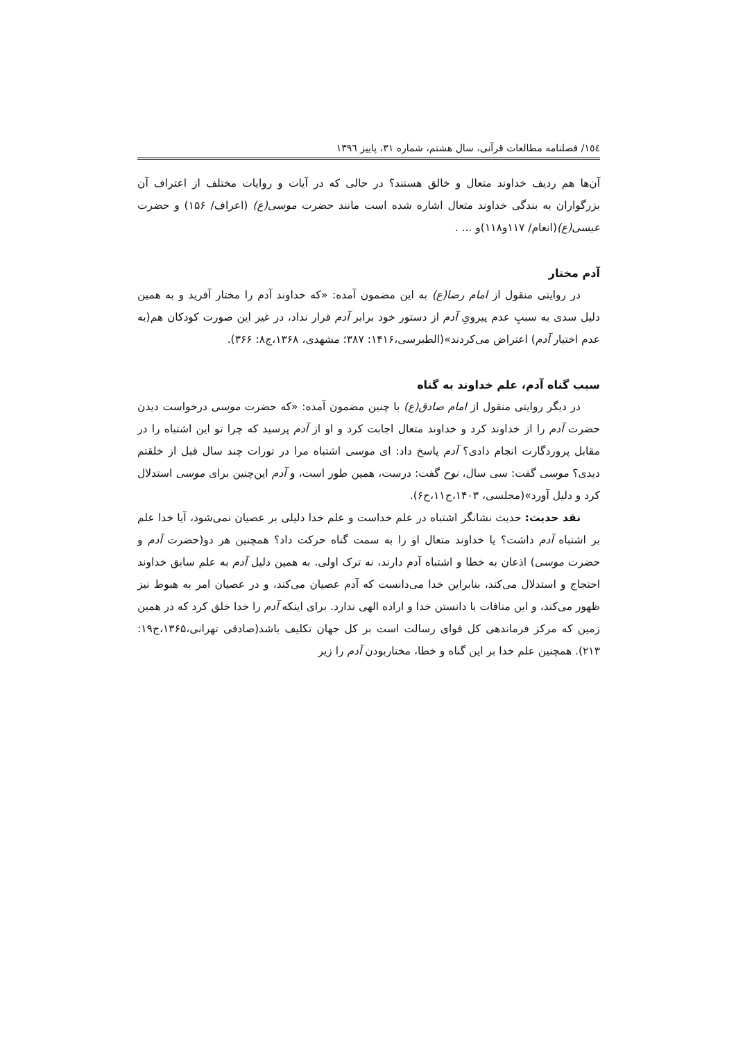١٥٤/ فصلنامه مطالعات قرآنی، سال هشتم، شماره ٣١، پاییز ١٣٩٦
آن‌ها هم ردیف خداوند متعال و خالق هستند؟ در حالی که در آیات و روایات مختلف از اعتراف آن بزرگواران به بندگی خداوند متعال اشاره شده است مانند حضرت موسی(ع) (اعراف/ ۱۵۶) و حضرت عیسی(ع)(انعام/ ۱۱۷و۱۱۸)و ... .
آدم مختار
در روایتی منقول از امام رضا(ع) به این مضمون آمده: «که خداوند آدم را مختار آفرید و به همین دلیل سدی به سببِ عدم پیرویِ آدم از دستور خود برابر آدم قرار نداد، در غیر این صورت کودکان هم(به عدم اختیار آدم) اعتراض می‌کردند»(الطبرسی،۱۴۱۶: ۳۸۷؛ مشهدی، ۱۳۶۸،ج۸: ۳۶۶).
سبب گناه آدم، علم خداوند به گناه
در دیگر روایتی منقول از امام صادق(ع) با چنین مضمون آمده: «که حضرت موسی درخواست دیدن حضرت آدم را از خداوند کرد و خداوند متعال اجابت کرد و او از آدم پرسید که چرا تو این اشتباه را در مقابل پروردگارت انجام دادی؟ آدم پاسخ داد: ای موسی اشتباه مرا در تورات چند سال قبل از خلقتم دیدی؟ موسی گفت: سی سال، نوح گفت: درست، همین طور است، و آدم این‌چنین برای موسی استدلال کرد و دلیل آورد»(مجلسی، ۱۴۰۳،ج۱۱،ح۶).
نقد حدیث: حدیث نشانگر اشتباه در علم خداست و علم خدا دلیلی بر عصیان نمی‌شود، آیا خدا علم بر اشتباه آدم داشت؟ یا خداوند متعال او را به سمت گناه حرکت داد؟ همچنین هر دو(حضرت آدم و حضرت موسی) اذعان به خطا و اشتباه آدم دارند، نه ترک اولی. به همین دلیل آدم به علم سابق خداوند احتجاج و استدلال می‌کند، بنابراین خدا می‌دانست که آدم عصیان می‌کند، و در عصیان امر به هبوط نیز ظهور می‌کند، و این منافات با دانستن خدا و اراده الهی ندارد. برای اینکه آدم را خدا خلق کرد که در همین زمین که مرکز فرماندهی کل قوای رسالت است بر کل جهان تکلیف باشد(صادقی تهرانی،۱۳۶۵،ج۱۹: ۲۱۳). همچنین علم خدا بر این گناه و خطا، مختاربودن آدم را زیر